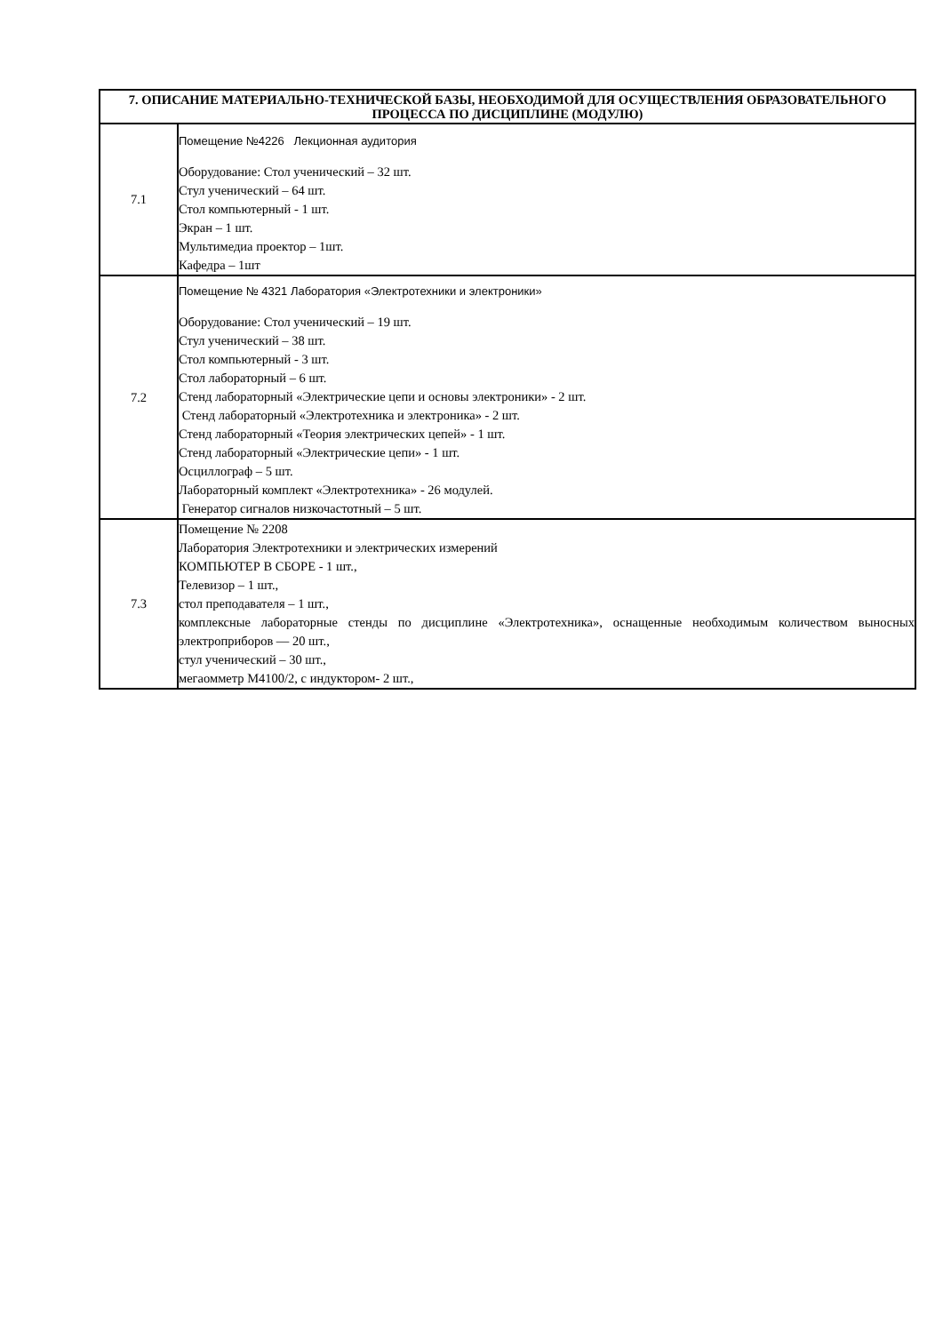| 7. ОПИСАНИЕ МАТЕРИАЛЬНО-ТЕХНИЧЕСКОЙ БАЗЫ, НЕОБХОДИМОЙ ДЛЯ ОСУЩЕСТВЛЕНИЯ ОБРАЗОВАТЕЛЬНОГО ПРОЦЕССА ПО ДИСЦИПЛИНЕ (МОДУЛЮ) | |
| --- | --- |
| 7.1 | Помещение №4226 Лекционная аудитория Оборудование: Стол ученический – 32 шт. Стул ученический – 64 шт. Стол компьютерный - 1 шт. Экран – 1 шт. Мультимедиа проектор – 1шт. Кафедра – 1шт |
| 7.2 | Помещение № 4321 Лаборатория «Электротехники и электроники» Оборудование: Стол ученический – 19 шт. Стул ученический – 38 шт. Стол компьютерный - 3 шт. Стол лабораторный – 6 шт. Стенд лабораторный «Электрические цепи и основы электроники» - 2 шт. Стенд лабораторный «Электротехника и электроника» - 2 шт. Стенд лабораторный «Теория электрических цепей» - 1 шт. Стенд лабораторный «Электрические цепи» - 1 шт. Осциллограф – 5 шт. Лабораторный комплект «Электротехника» - 26 модулей. Генератор сигналов низкочастотный – 5 шт. |
| 7.3 | Помещение № 2208 Лаборатория Электротехники и электрических измерений КОМПЬЮТЕР В СБОРЕ - 1 шт., Телевизор – 1 шт., стол преподавателя – 1 шт., комплексные лабораторные стенды по дисциплине «Электротехника», оснащенные необходимым количеством выносных электроприборов — 20 шт., стул ученический – 30 шт., мегаомметр М4100/2, с индуктором- 2 шт., |